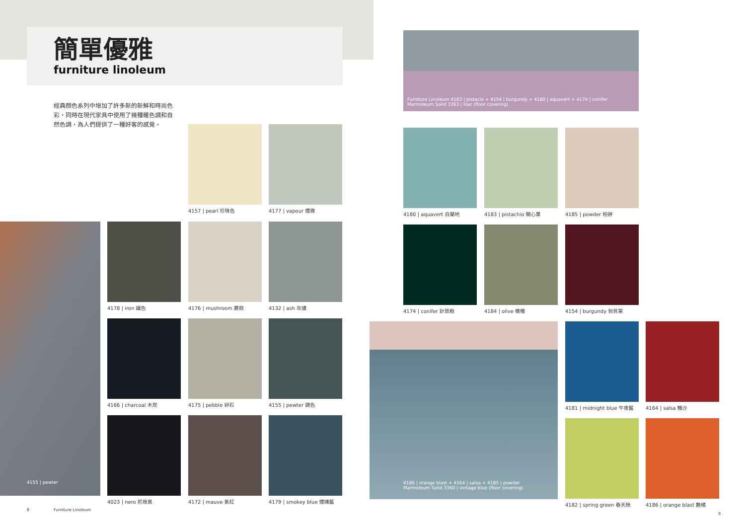簡單優雅
furniture linoleum
經典顏色系列中增加了許多新的新鮮和時尚色彩，同時在現代家具中使用了幾種暖色調和自然色調，為人們提供了一種好客的感覺。
4157 | pearl 珍珠色
4177 | vapour 煙霧
4155 | pewter 4178 | iron 鐵色
4176 | mushroom 蘑菇
4132 | ash 灰燼
4166 | charcoal 木炭
4175 | pebble 卵石
4155 | pewter 錫色
4023 | nero 尼祿黑
4172 | mauve 紫紅
4179 | smokey blue 煙燻藍
8 Furniture Linoleum
Furniture Linoleum 4183 | pistacio + 4154 | burgundy + 4180 | aquavert + 4174 | conifer
Marmoleum Solid 3363 | lilac (floor covering)
4180 | aquavert 白蘭地
4183 | pistachio 開心果
4185 | powder 粉餅
4174 | conifer 針葉樹
4184 | olive 橄欖
4154 | burgundy 勃艮第
4186 | orange blast + 4164 | salsa + 4185 | powder
Marmoleum Solid 3360 | vintage blue (floor covering)
4181 | midnight blue 午夜藍
4164 | salsa 騷沙
4182 | spring green 春天綠
4186 | orange blast 艷橘
9